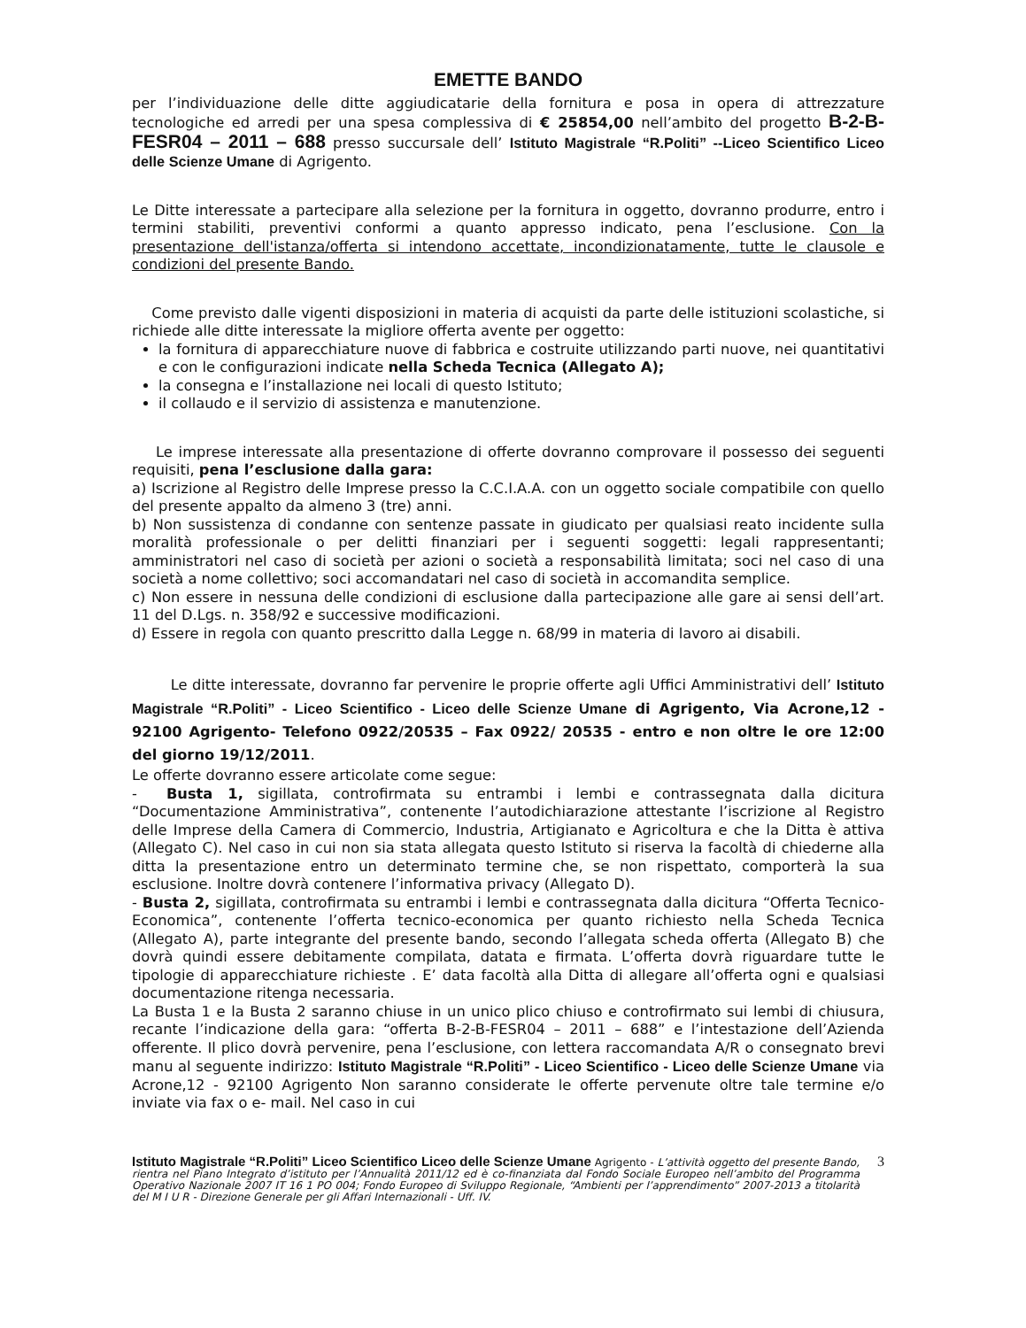EMETTE BANDO
per l’individuazione delle ditte aggiudicatarie della fornitura e posa in opera di attrezzature tecnologiche ed arredi per una spesa complessiva di € 25854,00 nell’ambito del progetto B-2-B-FESR04 – 2011 – 688 presso succursale dell’ Istituto Magistrale “R.Politi” --Liceo Scientifico Liceo delle Scienze Umane di Agrigento.
Le Ditte interessate a partecipare alla selezione per la fornitura in oggetto, dovranno produrre, entro i termini stabiliti, preventivi conformi a quanto appresso indicato, pena l’esclusione. Con la presentazione dell'istanza/offerta si intendono accettate, incondizionatamente, tutte le clausole e condizioni del presente Bando.
Come previsto dalle vigenti disposizioni in materia di acquisti da parte delle istituzioni scolastiche, si richiede alle ditte interessate la migliore offerta avente per oggetto:
la fornitura di apparecchiature nuove di fabbrica e costruite utilizzando parti nuove, nei quantitativi e con le configurazioni indicate nella Scheda Tecnica (Allegato A);
la consegna e l’installazione nei locali di questo Istituto;
il collaudo e il servizio di assistenza e manutenzione.
Le imprese interessate alla presentazione di offerte dovranno comprovare il possesso dei seguenti requisiti, pena l’esclusione dalla gara:
a) Iscrizione al Registro delle Imprese presso la C.C.I.A.A. con un oggetto sociale compatibile con quello del presente appalto da almeno 3 (tre) anni.
b) Non sussistenza di condanne con sentenze passate in giudicato per qualsiasi reato incidente sulla moralità professionale o per delitti finanziari per i seguenti soggetti: legali rappresentanti; amministratori nel caso di società per azioni o società a responsabilità limitata; soci nel caso di una società a nome collettivo; soci accomandatari nel caso di società in accomandita semplice.
c) Non essere in nessuna delle condizioni di esclusione dalla partecipazione alle gare ai sensi dell’art. 11 del D.Lgs. n. 358/92 e successive modificazioni.
d) Essere in regola con quanto prescritto dalla Legge n. 68/99 in materia di lavoro ai disabili.
Le ditte interessate, dovranno far pervenire le proprie offerte agli Uffici Amministrativi dell’ Istituto Magistrale “R.Politi” - Liceo Scientifico - Liceo delle Scienze Umane di Agrigento, Via Acrone,12 - 92100 Agrigento- Telefono 0922/20535 – Fax 0922/ 20535 - entro e non oltre le ore 12:00 del giorno 19/12/2011.
Le offerte dovranno essere articolate come segue:
- Busta 1, sigillata, controfirmata su entrambi i lembi e contrassegnata dalla dicitura “Documentazione Amministrativa”, contenente l’autodichiarazione attestante l’iscrizione al Registro delle Imprese della Camera di Commercio, Industria, Artigianato e Agricoltura e che la Ditta è attiva (Allegato C). Nel caso in cui non sia stata allegata questo Istituto si riserva la facoltà di chiederne alla ditta la presentazione entro un determinato termine che, se non rispettato, comporterà la sua esclusione. Inoltre dovrà contenere l’informativa privacy (Allegato D).
- Busta 2, sigillata, controfirmata su entrambi i lembi e contrassegnata dalla dicitura “Offerta Tecnico-Economica”, contenente l’offerta tecnico-economica per quanto richiesto nella Scheda Tecnica (Allegato A), parte integrante del presente bando, secondo l’allegata scheda offerta (Allegato B) che dovrà quindi essere debitamente compilata, datata e firmata. L’offerta dovrà riguardare tutte le tipologie di apparecchiature richieste . E’ data facoltà alla Ditta di allegare all’offerta ogni e qualsiasi documentazione ritenga necessaria.
La Busta 1 e la Busta 2 saranno chiuse in un unico plico chiuso e controfirmato sui lembi di chiusura, recante l’indicazione della gara: “offerta B-2-B-FESR04 – 2011 – 688” e l’intestazione dell’Azienda offerente. Il plico dovrà pervenire, pena l’esclusione, con lettera raccomandata A/R o consegnato brevi manu al seguente indirizzo: Istituto Magistrale “R.Politi” - Liceo Scientifico - Liceo delle Scienze Umane via Acrone,12 - 92100 Agrigento Non saranno considerate le offerte pervenute oltre tale termine e/o inviate via fax o e- mail. Nel caso in cui
Istituto Magistrale “R.Politi” Liceo Scientifico Liceo delle Scienze Umane Agrigento - L’attività oggetto del presente Bando, rientra nel Piano Integrato d’istituto per l’Annualità 2011/12 ed è co-finanziata dal Fondo Sociale Europeo nell’ambito del Programma Operativo Nazionale 2007 IT 16 1 PO 004; Fondo Europeo di Sviluppo Regionale, “Ambienti per l’apprendimento” 2007-2013 a titolarità del M I U R - Direzione Generale per gli Affari Internazionali - Uff. IV.
3